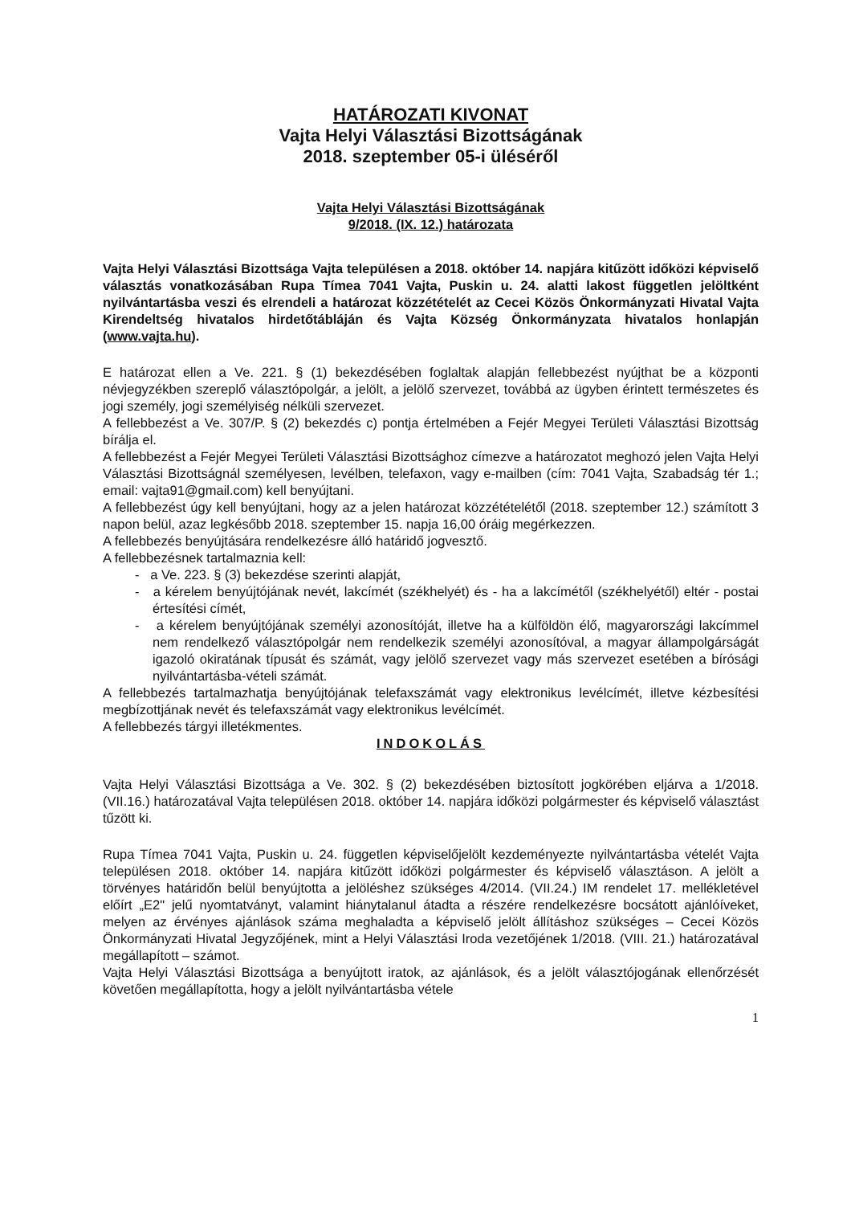HATÁROZATI KIVONAT
Vajta Helyi Választási Bizottságának
2018. szeptember 05-i üléséről
Vajta Helyi Választási Bizottságának
9/2018. (IX. 12.) határozata
Vajta Helyi Választási Bizottsága Vajta településen a 2018. október 14. napjára kitűzött időközi képviselő választás vonatkozásában Rupa Tímea 7041 Vajta, Puskin u. 24. alatti lakost független jelöltként nyilvántartásba veszi és elrendeli a határozat közzétételét az Cecei Közös Önkormányzati Hivatal Vajta Kirendeltség hivatalos hirdetőtábláján és Vajta Község Önkormányzata hivatalos honlapján (www.vajta.hu).
E határozat ellen a Ve. 221. § (1) bekezdésében foglaltak alapján fellebbezést nyújthat be a központi névjegyzékben szereplő választópolgár, a jelölt, a jelölő szervezet, továbbá az ügyben érintett természetes és jogi személy, jogi személyiség nélküli szervezet.
A fellebbezést a Ve. 307/P. § (2) bekezdés c) pontja értelmében a Fejér Megyei Területi Választási Bizottság bírálja el.
A fellebbezést a Fejér Megyei Területi Választási Bizottsághoz címezve a határozatot meghozó jelen Vajta Helyi Választási Bizottságnál személyesen, levélben, telefaxon, vagy e-mailben (cím: 7041 Vajta, Szabadság tér 1.; email: vajta91@gmail.com) kell benyújtani.
A fellebbezést úgy kell benyújtani, hogy az a jelen határozat közzétételétől (2018. szeptember 12.) számított 3 napon belül, azaz legkésőbb 2018. szeptember 15. napja 16,00 óráig megérkezzen.
A fellebbezés benyújtására rendelkezésre álló határidő jogvesztő.
A fellebbezésnek tartalmaznia kell:
- a Ve. 223. § (3) bekezdése szerinti alapját,
- a kérelem benyújtójának nevét, lakcímét (székhelyét) és - ha a lakcímétől (székhelyétől) eltér - postai értesítési címét,
- a kérelem benyújtójának személyi azonosítóját, illetve ha a külföldön élő, magyarországi lakcímmel nem rendelkező választópolgár nem rendelkezik személyi azonosítóval, a magyar állampolgárságát igazoló okiratának típusát és számát, vagy jelölő szervezet vagy más szervezet esetében a bírósági nyilvántartásba-vételi számát.
A fellebbezés tartalmazhatja benyújtójának telefaxszámát vagy elektronikus levélcímét, illetve kézbesítési megbízottjának nevét és telefaxszámát vagy elektronikus levélcímét.
A fellebbezés tárgyi illetékmentes.
INDOKOLÁS
Vajta Helyi Választási Bizottsága a Ve. 302. § (2) bekezdésében biztosított jogkörében eljárva a 1/2018. (VII.16.) határozatával Vajta településen 2018. október 14. napjára időközi polgármester és képviselő választást tűzött ki.
Rupa Tímea 7041 Vajta, Puskin u. 24. független képviselőjelölt kezdeményezte nyilvántartásba vételét Vajta településen 2018. október 14. napjára kitűzött időközi polgármester és képviselő választáson. A jelölt a törvényes határidőn belül benyújtotta a jelöléshez szükséges 4/2014. (VII.24.) IM rendelet 17. mellékletével előírt „E2" jelű nyomtatványt, valamint hiánytalanul átadta a részére rendelkezésre bocsátott ajánlóíveket, melyen az érvényes ajánlások száma meghaladta a képviselő jelölt állításhoz szükséges – Cecei Közös Önkormányzati Hivatal Jegyzőjének, mint a Helyi Választási Iroda vezetőjének 1/2018. (VIII. 21.) határozatával megállapított – számot.
Vajta Helyi Választási Bizottsága a benyújtott iratok, az ajánlások, és a jelölt választójogának ellenőrzését követően megállapította, hogy a jelölt nyilvántartásba vétele
1